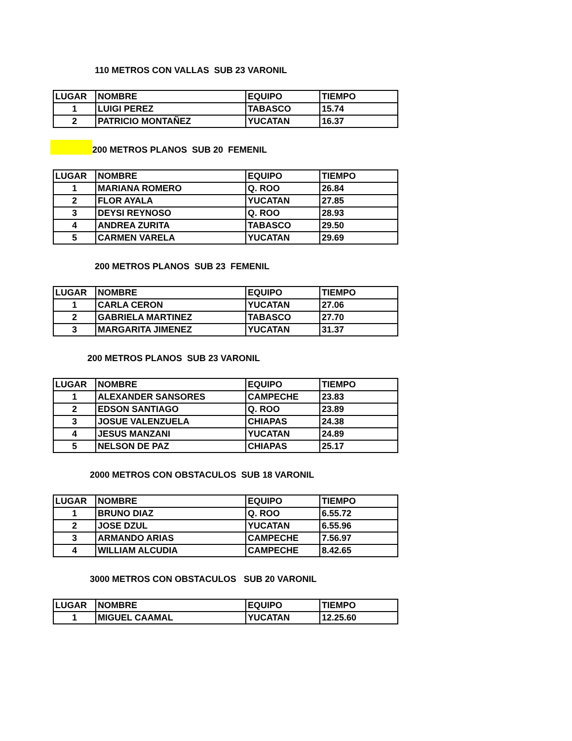110 METROS CON VALLAS SUB 23 VARONIL
| LUGAR | NOMBRE | EQUIPO | TIEMPO |
| --- | --- | --- | --- |
| 1 | LUIGI PEREZ | TABASCO | 15.74 |
| 2 | PATRICIO MONTAÑEZ | YUCATAN | 16.37 |
200 METROS PLANOS SUB 20 FEMENIL
| LUGAR | NOMBRE | EQUIPO | TIEMPO |
| --- | --- | --- | --- |
| 1 | MARIANA ROMERO | Q. ROO | 26.84 |
| 2 | FLOR AYALA | YUCATAN | 27.85 |
| 3 | DEYSI REYNOSO | Q. ROO | 28.93 |
| 4 | ANDREA ZURITA | TABASCO | 29.50 |
| 5 | CARMEN VARELA | YUCATAN | 29.69 |
200 METROS PLANOS SUB 23 FEMENIL
| LUGAR | NOMBRE | EQUIPO | TIEMPO |
| --- | --- | --- | --- |
| 1 | CARLA CERON | YUCATAN | 27.06 |
| 2 | GABRIELA MARTINEZ | TABASCO | 27.70 |
| 3 | MARGARITA JIMENEZ | YUCATAN | 31.37 |
200 METROS PLANOS SUB 23 VARONIL
| LUGAR | NOMBRE | EQUIPO | TIEMPO |
| --- | --- | --- | --- |
| 1 | ALEXANDER SANSORES | CAMPECHE | 23.83 |
| 2 | EDSON SANTIAGO | Q. ROO | 23.89 |
| 3 | JOSUE VALENZUELA | CHIAPAS | 24.38 |
| 4 | JESUS MANZANI | YUCATAN | 24.89 |
| 5 | NELSON DE PAZ | CHIAPAS | 25.17 |
2000 METROS CON OBSTACULOS SUB 18 VARONIL
| LUGAR | NOMBRE | EQUIPO | TIEMPO |
| --- | --- | --- | --- |
| 1 | BRUNO DIAZ | Q. ROO | 6.55.72 |
| 2 | JOSE DZUL | YUCATAN | 6.55.96 |
| 3 | ARMANDO ARIAS | CAMPECHE | 7.56.97 |
| 4 | WILLIAM ALCUDIA | CAMPECHE | 8.42.65 |
3000 METROS CON OBSTACULOS SUB 20 VARONIL
| LUGAR | NOMBRE | EQUIPO | TIEMPO |
| --- | --- | --- | --- |
| 1 | MIGUEL CAAMAL | YUCATAN | 12.25.60 |